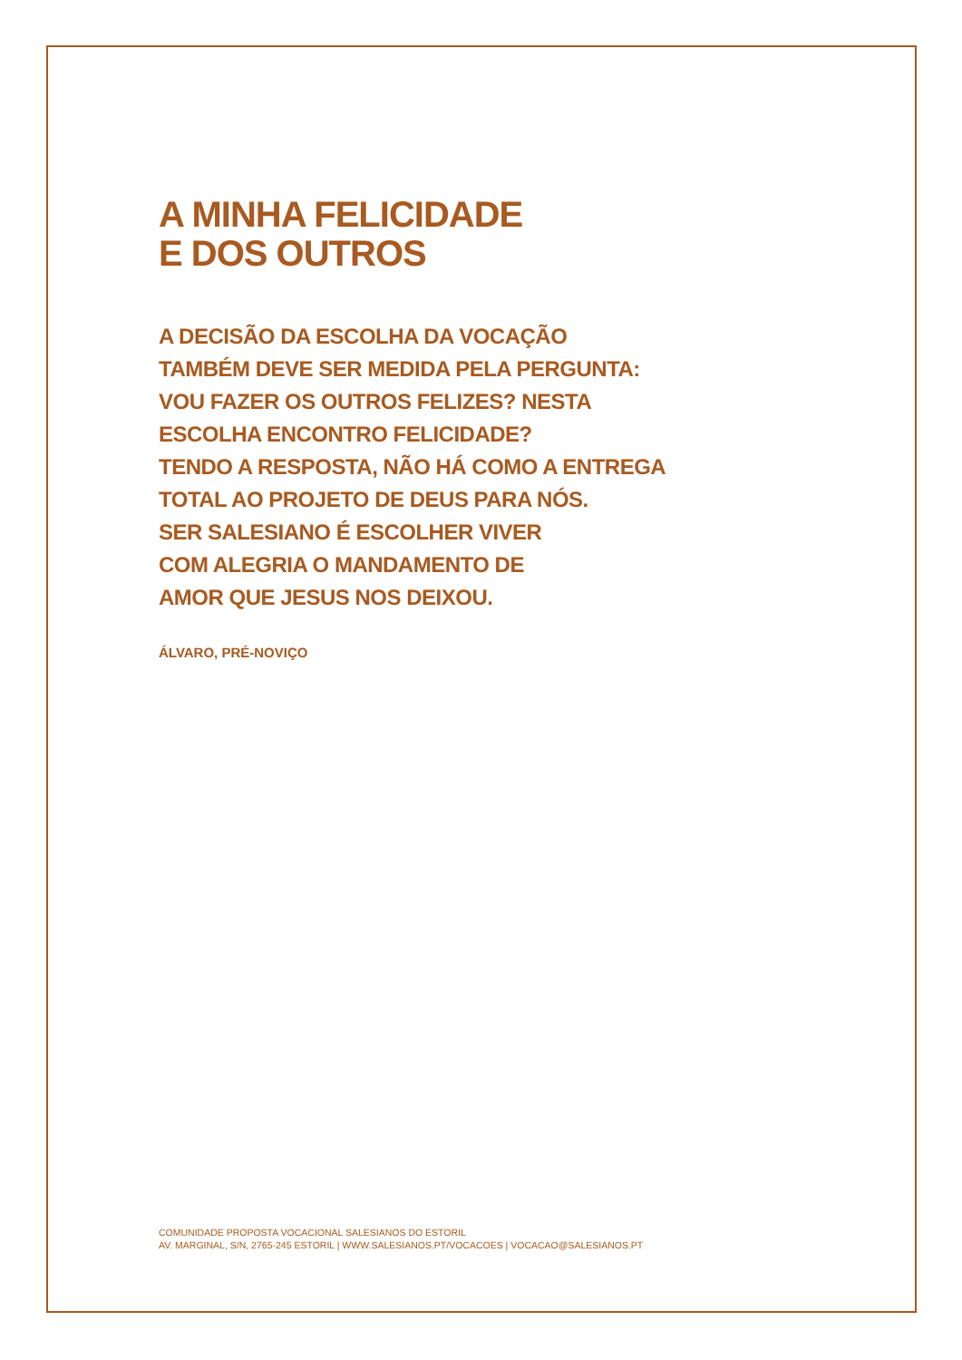A MINHA FELICIDADE
E DOS OUTROS
A DECISÃO DA ESCOLHA DA VOCAÇÃO
TAMBÉM DEVE SER MEDIDA PELA PERGUNTA:
VOU FAZER OS OUTROS FELIZES? NESTA
ESCOLHA ENCONTRO FELICIDADE?
TENDO A RESPOSTA, NÃO HÁ COMO A ENTREGA
TOTAL AO PROJETO DE DEUS PARA NÓS.
SER SALESIANO É ESCOLHER VIVER
COM ALEGRIA O MANDAMENTO DE
AMOR QUE JESUS NOS DEIXOU.
ÁLVARO, PRÉ-NOVIÇO
COMUNIDADE PROPOSTA VOCACIONAL SALESIANOS DO ESTORIL
AV. MARGINAL, S/N, 2765-245 ESTORIL | WWW.SALESIANOS.PT/VOCACOES | VOCACAO@SALESIANOS.PT